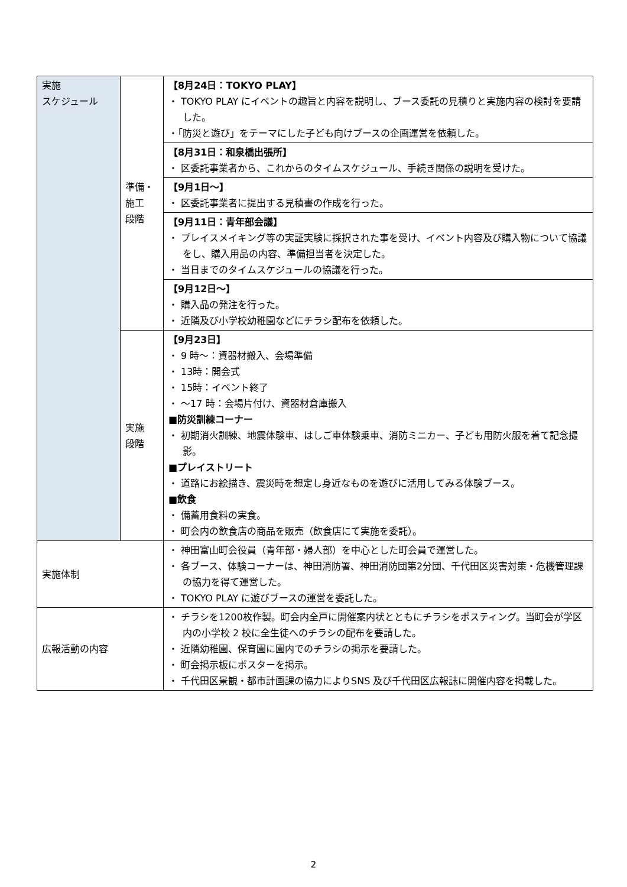| 実施 スケジュール | 準備・ 施工 段階 | 【8月24日：TOKYO PLAY】 ・ TOKYO PLAY にイベントの趣旨と内容を説明し、ブース委託の見積りと実施内容の検討を要請した。 ・「防災と遊び」をテーマにした子ども向けブースの企画運営を依頼した。 |
| | | 【8月31日：和泉橋出張所】 ・ 区委託事業者から、これからのタイムスケジュール、手続き関係の説明を受けた。 |
| | | 【9月1日～】 ・ 区委託事業者に提出する見積書の作成を行った。 |
| | | 【9月11日：青年部会議】 ・ プレイスメイキング等の実証実験に採択された事を受け、イベント内容及び購入物について協議をし、購入用品の内容、準備担当者を決定した。 ・ 当日までのタイムスケジュールの協議を行った。 |
| | | 【9月12日～】 ・ 購入品の発注を行った。 ・ 近隣及び小学校幼稚園などにチラシ配布を依頼した。 |
| | 実施 段階 | 【9月23日】 ・ 9 時～：資器材搬入、会場準備 ・ 13時：開会式 ・ 15時：イベント終了 ・ ～17 時：会場片付け、資器材倉庫搬入 ■防災訓練コーナー ・ 初期消火訓練、地震体験車、はしご車体験乗車、消防ミニカー、子ども用防火服を着て記念撮影。 ■プレイストリート ・ 道路にお絵描き、震災時を想定し身近なものを遊びに活用してみる体験ブース。 ■飲食 ・ 備蓄用食料の実食。 ・ 町会内の飲食店の商品を販売（飲食店にて実施を委託）。 |
| 実施体制 | | ・ 神田富山町会役員（青年部・婦人部）を中心とした町会員で運営した。 ・ 各ブース、体験コーナーは、神田消防署、神田消防団第2分団、千代田区災害対策・危機管理課の協力を得て運営した。 ・ TOKYO PLAY に遊びブースの運営を委託した。 |
| 広報活動の内容 | | ・ チラシを1200枚作製。町会内全戸に開催案内状とともにチラシをポスティング。当町会が学区内の小学校 2 校に全生徒へのチラシの配布を要請した。 ・ 近隣幼稚園、保育園に園内でのチラシの掲示を要請した。 ・ 町会掲示板にポスターを掲示。 ・ 千代田区景観・都市計画課の協力によりSNS 及び千代田区広報誌に開催内容を掲載した。 |
2